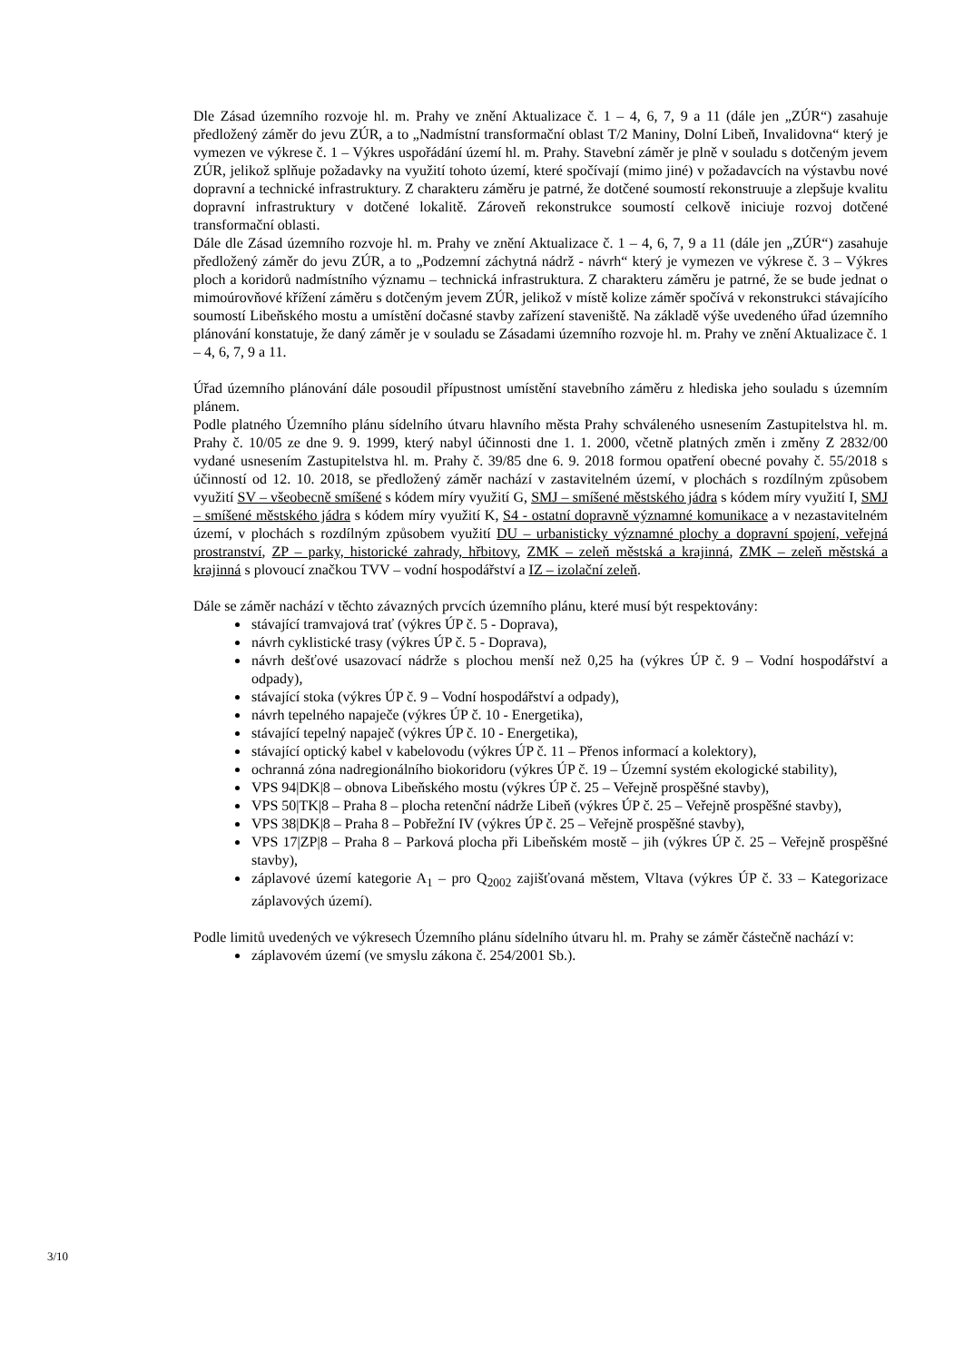Dle Zásad územního rozvoje hl. m. Prahy ve znění Aktualizace č. 1 – 4, 6, 7, 9 a 11 (dále jen „ZÚR“) zasahuje předložený záměr do jevu ZÚR, a to „Nadmístní transformační oblast T/2 Maniny, Dolní Libeň, Invalidovna“ který je vymezen ve výkrese č. 1 – Výkres uspořádání území hl. m. Prahy. Stavební záměr je plně v souladu s dotčeným jevem ZÚR, jelikož splňuje požadavky na využití tohoto území, které spočívají (mimo jiné) v požadavcích na výstavbu nové dopravní a technické infrastruktury. Z charakteru záměru je patrné, že dotčené soumostí rekonstruuje a zlepšuje kvalitu dopravní infrastruktury v dotčené lokalitě. Zároveň rekonstrukce soumostí celkově iniciuje rozvoj dotčené transformační oblasti.
Dále dle Zásad územního rozvoje hl. m. Prahy ve znění Aktualizace č. 1 – 4, 6, 7, 9 a 11 (dále jen „ZÚR“) zasahuje předložený záměr do jevu ZÚR, a to „Podzemní záchytná nádrž - návrh“ který je vymezen ve výkrese č. 3 – Výkres ploch a koridorů nadmístního významu – technická infrastruktura. Z charakteru záměru je patrné, že se bude jednat o mimoúrovňové křížení záměru s dotčeným jevem ZÚR, jelikož v místě kolize záměr spočívá v rekonstrukci stávajícího soumostí Libeňského mostu a umístění dočasné stavby zařízení staveniště. Na základě výše uvedeného úřad územního plánování konstatuje, že daný záměr je v souladu se Zásadami územního rozvoje hl. m. Prahy ve znění Aktualizace č. 1 – 4, 6, 7, 9 a 11.
Úřad územního plánování dále posoudil přípustnost umístění stavebního záměru z hlediska jeho souladu s územním plánem.
Podle platného Územního plánu sídelního útvaru hlavního města Prahy schváleného usnesením Zastupitelstva hl. m. Prahy č. 10/05 ze dne 9. 9. 1999, který nabyl účinnosti dne 1. 1. 2000, včetně platných změn i změny Z 2832/00 vydané usnesením Zastupitelstva hl. m. Prahy č. 39/85 dne 6. 9. 2018 formou opatření obecné povahy č. 55/2018 s účinností od 12. 10. 2018, se předložený záměr nachází v zastavitelném území, v plochách s rozdílným způsobem využití SV – všeobecně smíšené s kódem míry využití G, SMJ – smíšené městského jádra s kódem míry využití I, SMJ – smíšené městského jádra s kódem míry využití K, S4 - ostatní dopravně významné komunikace a v nezastavitelném území, v plochách s rozdílným způsobem využití DU – urbanisticky významné plochy a dopravní spojení, veřejná prostranství, ZP – parky, historické zahrady, hřbitovy, ZMK – zeleň městská a krajinná, ZMK – zeleň městská a krajinná s plovoucí značkou TVV – vodní hospodářství a IZ – izolační zeleň.
Dále se záměr nachází v těchto závazných prvcích územního plánu, které musí být respektovány:
stávající tramvajová trať (výkres ÚP č. 5 - Doprava),
návrh cyklistické trasy (výkres ÚP č. 5 - Doprava),
návrh dešťové usazovací nádrže s plochou menší než 0,25 ha (výkres ÚP č. 9 – Vodní hospodářství a odpady),
stávající stoka (výkres ÚP č. 9 – Vodní hospodářství a odpady),
návrh tepelného napaječe (výkres ÚP č. 10 - Energetika),
stávající tepelný napaječ (výkres ÚP č. 10 - Energetika),
stávající optický kabel v kabelovodu (výkres ÚP č. 11 – Přenos informací a kolektory),
ochranná zóna nadregionálního biokoridoru (výkres ÚP č. 19 – Územní systém ekologické stability),
VPS 94|DK|8 – obnova Libeňského mostu (výkres ÚP č. 25 – Veřejně prospěšné stavby),
VPS 50|TK|8 – Praha 8 – plocha retenční nádrže Libeň (výkres ÚP č. 25 – Veřejně prospěšné stavby),
VPS 38|DK|8 – Praha 8 – Pobřežní IV (výkres ÚP č. 25 – Veřejně prospěšné stavby),
VPS 17|ZP|8 – Praha 8 – Parková plocha při Libeňském mostě – jih (výkres ÚP č. 25 – Veřejně prospěšné stavby),
záplavové území kategorie A<sub>1</sub> – pro Q<sub>2002</sub> zajišťovaná městem, Vltava (výkres ÚP č. 33 – Kategorizace záplavových území).
Podle limitů uvedených ve výkresech Územního plánu sídelního útvaru hl. m. Prahy se záměr částečně nachází v:
záplavovém území (ve smyslu zákona č. 254/2001 Sb.).
3/10